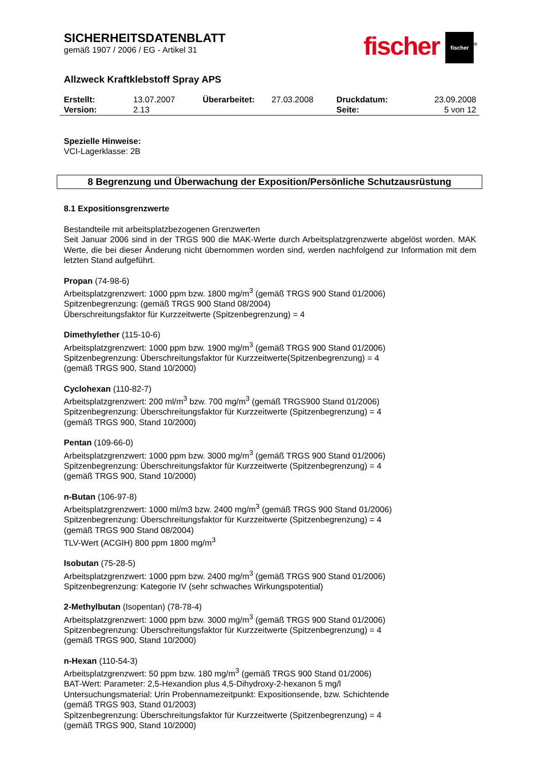SICHERHEITSDATENBLATT
gemäß 1907 / 2006 / EG - Artikel 31
fischer fischer<sup>®</sup>
Allzweck Kraftklebstoff Spray APS
Erstellt:
13.07.2007
Überarbeitet:
27.03.2008
Druckdatum:
23.09.2008
Version:
2.13
Seite:
5 von 12
Spezielle Hinweise:
VCI-Lagerklasse: 2B
8 Begrenzung und Überwachung der Exposition/Persönliche Schutzausrüstung
8.1 Expositionsgrenzwerte
Bestandteile mit arbeitsplatzbezogenen Grenzwerten
Seit Januar 2006 sind in der TRGS 900 die MAK-Werte durch Arbeitsplatzgrenzwerte abgelöst worden. MAK Werte, die bei dieser Änderung nicht übernommen worden sind, werden nachfolgend zur Information mit dem letzten Stand aufgeführt.
Propan (74-98-6)
Arbeitsplatzgrenzwert: 1000 ppm bzw. 1800 mg/m<sup>3</sup> (gemäß TRGS 900 Stand 01/2006)
Spitzenbegrenzung: (gemäß TRGS 900 Stand 08/2004)
Überschreitungsfaktor für Kurzzeitwerte (Spitzenbegrenzung) = 4
Dimethylether (115-10-6)
Arbeitsplatzgrenzwert: 1000 ppm bzw. 1900 mg/m<sup>3</sup> (gemäß TRGS 900 Stand 01/2006)
Spitzenbegrenzung: Überschreitungsfaktor für Kurzzeitwerte(Spitzenbegrenzung) = 4
(gemäß TRGS 900, Stand 10/2000)
Cyclohexan (110-82-7)
Arbeitsplatzgrenzwert: 200 ml/m<sup>3</sup> bzw. 700 mg/m<sup>3</sup> (gemäß TRGS900 Stand 01/2006)
Spitzenbegrenzung: Überschreitungsfaktor für Kurzzeitwerte (Spitzenbegrenzung) = 4
(gemäß TRGS 900, Stand 10/2000)
Pentan (109-66-0)
Arbeitsplatzgrenzwert: 1000 ppm bzw. 3000 mg/m<sup>3</sup> (gemäß TRGS 900 Stand 01/2006)
Spitzenbegrenzung: Überschreitungsfaktor für Kurzzeitwerte (Spitzenbegrenzung) = 4
(gemäß TRGS 900, Stand 10/2000)
n-Butan (106-97-8)
Arbeitsplatzgrenzwert: 1000 ml/m3 bzw. 2400 mg/m<sup>3</sup> (gemäß TRGS 900 Stand 01/2006)
Spitzenbegrenzung: Überschreitungsfaktor für Kurzzeitwerte (Spitzenbegrenzung) = 4
(gemäß TRGS 900 Stand 08/2004)
TLV-Wert (ACGIH) 800 ppm 1800 mg/m<sup>3</sup>
Isobutan (75-28-5)
Arbeitsplatzgrenzwert: 1000 ppm bzw. 2400 mg/m<sup>3</sup> (gemäß TRGS 900 Stand 01/2006)
Spitzenbegrenzung: Kategorie IV (sehr schwaches Wirkungspotential)
2-Methylbutan (Isopentan) (78-78-4)
Arbeitsplatzgrenzwert: 1000 ppm bzw. 3000 mg/m<sup>3</sup> (gemäß TRGS 900 Stand 01/2006)
Spitzenbegrenzung: Überschreitungsfaktor für Kurzzeitwerte (Spitzenbegrenzung) = 4
(gemäß TRGS 900, Stand 10/2000)
n-Hexan (110-54-3)
Arbeitsplatzgrenzwert: 50 ppm bzw. 180 mg/m<sup>3</sup> (gemäß TRGS 900 Stand 01/2006)
BAT-Wert: Parameter: 2,5-Hexandion plus 4,5-Dihydroxy-2-hexanon 5 mg/l
Untersuchungsmaterial: Urin Probennamezeitpunkt: Expositionsende, bzw. Schichtende
(gemäß TRGS 903, Stand 01/2003)
Spitzenbegrenzung: Überschreitungsfaktor für Kurzzeitwerte (Spitzenbegrenzung) = 4
(gemäß TRGS 900, Stand 10/2000)